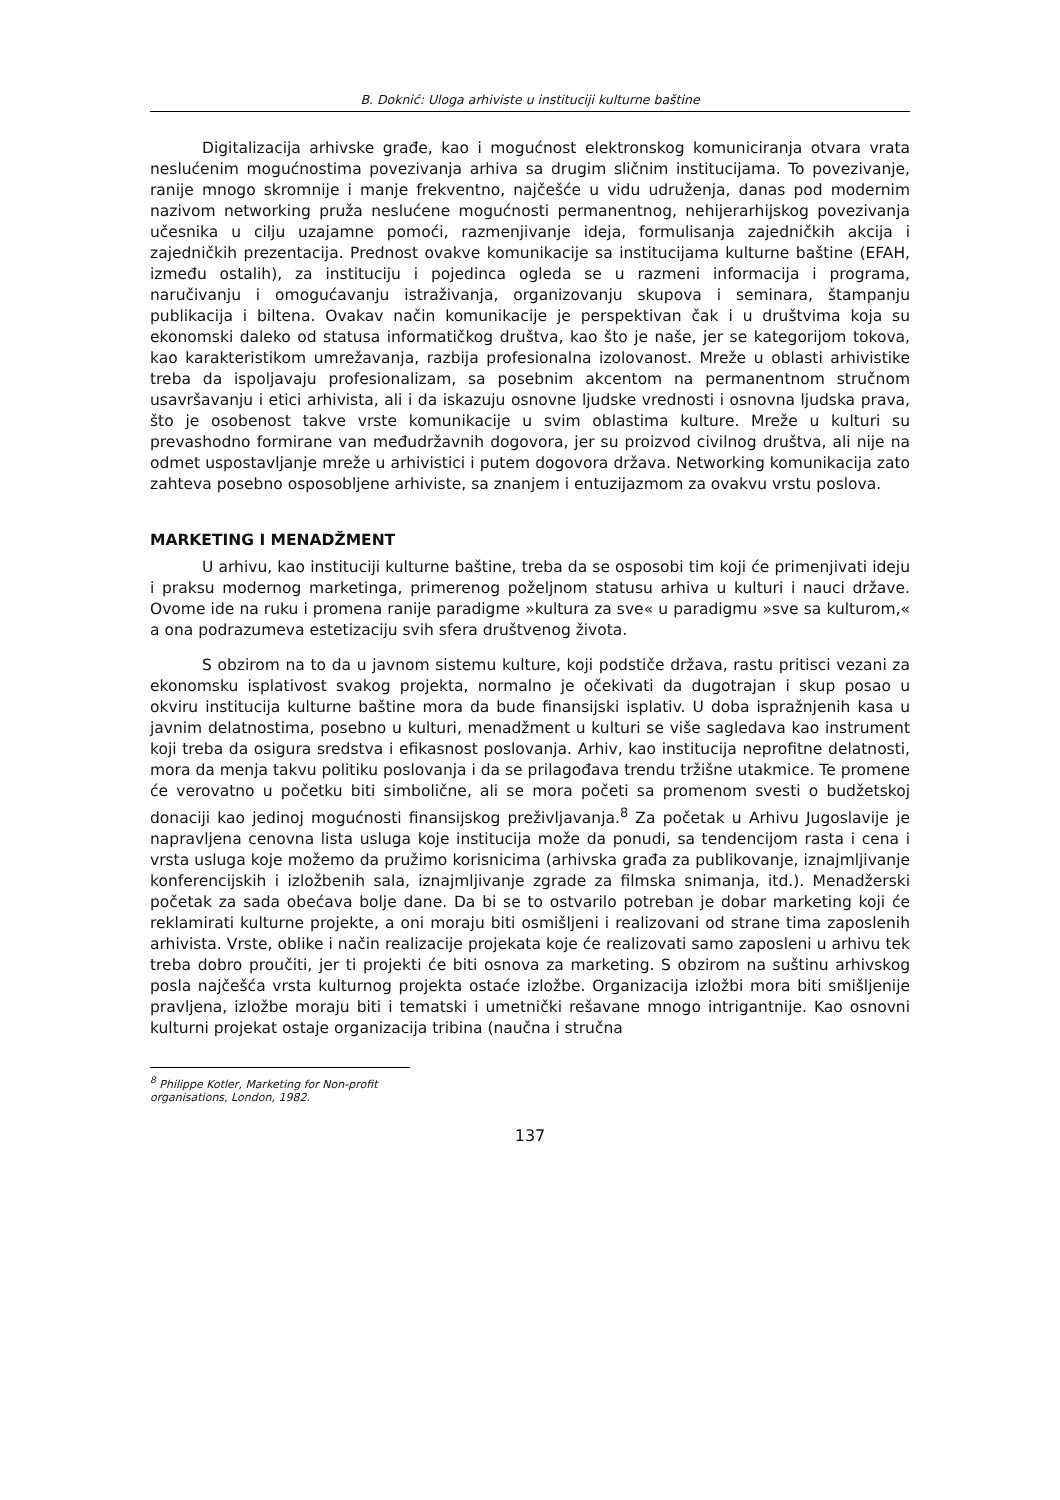B. Doknić: Uloga arhiviste u instituciji kulturne baštine
Digitalizacija arhivske građe, kao i mogućnost elektronskog komuniciranja otvara vrata neslućenim mogućnostima povezivanja arhiva sa drugim sličnim institucijama. To povezivanje, ranije mnogo skromnije i manje frekventno, najčešće u vidu udruženja, danas pod modernim nazivom networking pruža neslućene mogućnosti permanentnog, nehijerarhijskog povezivanja učesnika u cilju uzajamne pomoći, razmenjivanje ideja, formulisanja zajedničkih akcija i zajedničkih prezentacija. Prednost ovakve komunikacije sa institucijama kulturne baštine (EFAH, između ostalih), za instituciju i pojedinca ogleda se u razmeni informacija i programa, naručivanju i omogućavanju istraživanja, organizovanju skupova i seminara, štampanju publikacija i biltena. Ovakav način komunikacije je perspektivan čak i u društvima koja su ekonomski daleko od statusa informatičkog društva, kao što je naše, jer se kategorijom tokova, kao karakteristikom umrežavanja, razbija profesionalna izolovanost. Mreže u oblasti arhivistike treba da ispoljavaju profesionalizam, sa posebnim akcentom na permanentnom stručnom usavršavanju i etici arhivista, ali i da iskazuju osnovne ljudske vrednosti i osnovna ljudska prava, što je osobenost takve vrste komunikacije u svim oblastima kulture. Mreže u kulturi su prevashodno formirane van međudržavnih dogovora, jer su proizvod civilnog društva, ali nije na odmet uspostavljanje mreže u arhivistici i putem dogovora država. Networking komunikacija zato zahteva posebno osposobljene arhiviste, sa znanjem i entuzijazmom za ovakvu vrstu poslova.
MARKETING I MENADŽMENT
U arhivu, kao instituciji kulturne baštine, treba da se osposobi tim koji će primenjivati ideju i praksu modernog marketinga, primerenog poželjnom statusu arhiva u kulturi i nauci države. Ovome ide na ruku i promena ranije paradigme »kultura za sve« u paradigmu »sve sa kulturom,« a ona podrazumeva estetizaciju svih sfera društvenog života.
S obzirom na to da u javnom sistemu kulture, koji podstiče država, rastu pritisci vezani za ekonomsku isplativost svakog projekta, normalno je očekivati da dugotrajan i skup posao u okviru institucija kulturne baštine mora da bude finansijski isplativ. U doba ispražnjenih kasa u javnim delatnostima, posebno u kulturi, menadžment u kulturi se više sagledava kao instrument koji treba da osigura sredstva i efikasnost poslovanja. Arhiv, kao institucija neprofitne delatnosti, mora da menja takvu politiku poslovanja i da se prilagođava trendu tržišne utakmice. Te promene će verovatno u početku biti simbolične, ali se mora početi sa promenom svesti o budžetskoj donaciji kao jedinoj mogućnosti finansijskog preživljavanja.<sup>8</sup> Za početak u Arhivu Jugoslavije je napravljena cenovna lista usluga koje institucija može da ponudi, sa tendencijom rasta i cena i vrsta usluga koje možemo da pružimo korisnicima (arhivska građa za publikovanje, iznajmljivanje konferencijskih i izložbenih sala, iznajmljivanje zgrade za filmska snimanja, itd.). Menadžerski početak za sada obećava bolje dane. Da bi se to ostvarilo potreban je dobar marketing koji će reklamirati kulturne projekte, a oni moraju biti osmišljeni i realizovani od strane tima zaposlenih arhivista. Vrste, oblike i način realizacije projekata koje će realizovati samo zaposleni u arhivu tek treba dobro proučiti, jer ti projekti će biti osnova za marketing. S obzirom na suštinu arhivskog posla najčešća vrsta kulturnog projekta ostaće izložbe. Organizacija izložbi mora biti smišljenije pravljena, izložbe moraju biti i tematski i umetnički rešavane mnogo intrigantnije. Kao osnovni kulturni projekat ostaje organizacija tribina (naučna i stručna
<sup>8</sup> Philippe Kotler, Marketing for Non-profit organisations, London, 1982.
137